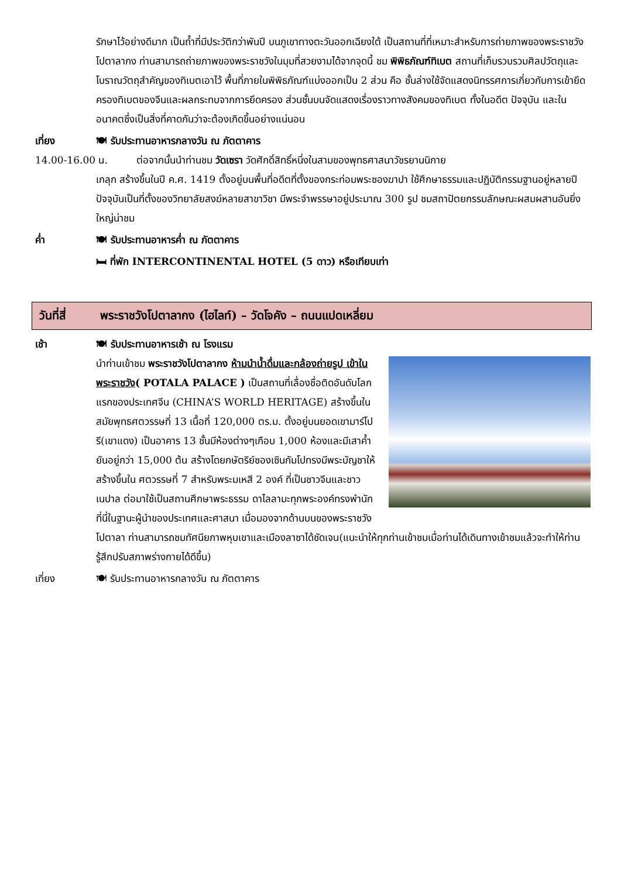รักษาไว้อย่างดีมาก เป็นถ้ำที่มีประวัติกว่าพันปี บนภูเขาทางตะวันออกเฉียงใต้ เป็นสถานที่ที่เหมาะสำหรับการถ่ายภาพของพระราชวังโปตาลากง ท่านสามารถถ่ายภาพของพระราชวังในมุมที่สวยงามได้จากจุดนี้ ชม พิพิธภัณฑ์ทิเบต สถานที่เก็บรวบรวมศิลปวัตถุและโบราณวัตถุสำคัญของทิเบตเอาไว้ พื้นที่ภายในพิพิธภัณฑ์แบ่งออกเป็น 2 ส่วน คือ ชั้นล่างใช้จัดแสดงนิทรรศการเกี่ยวกับการเข้ายึดครองทิเบตของจีนและผลกระทบจากการยึดครอง ส่วนชั้นบนจัดแสดงเรื่องราวทางสังคมของทิเบต ทั้งในอดีต ปัจจุบัน และในอนาคตซึ่งเป็นสิ่งที่คาดกันว่าจะต้องเกิดขึ้นอย่างแน่นอน
เที่ยง 🍽 รับประทานอาหารกลางวัน ณ ภัตตาคาร
14.00-16.00 น. ต่อจากนั้นนำท่านชม วัดเซรา วัดศักดิ์สิทธิ์หนึ่งในสามของพุทธศาสนาวัชรยานนิกาย
เกลุก สร้างขึ้นในปี ค.ศ. 1419 ตั้งอยู่บนพื้นที่อดีตที่ตั้งของกระท่อมพระซองฆาปา ใช้ศึกษาธรรมและปฏิบัติกรรมฐานอยู่หลายปี ปัจจุบันเป็นที่ตั้งของวิทยาลัยสงฆ์หลายสาขาวิชา มีพระจำพรรษาอยู่ประมาณ 300 รูป ชมสถาปัตยกรรมลักษณะผสมผสานอันยิ่งใหญ่น่าชม
ค่ำ 🍽 รับประทานอาหารค่ำ ณ ภัตตาคาร
🛏 ที่พัก INTERCONTINENTAL HOTEL (5 ดาว) หรือเทียบเท่า
วันที่สี่ พระราชวังโปตาลากง (ไฮไลท์) – วัดโจคัง – ถนนแปดเหลี่ยม
เช้า 🍽 รับประทานอาหารเช้า ณ โรงแรม
นำท่านเข้าชม พระราชวังโปตาลากง ห้ามนำน้ำดื่มและกล้องถ่ายรูป เข้าในพระราชวัง( POTALA PALACE ) เป็นสถานที่เลื่องชื่อติดอันดับโลก แรกของประเทศจีน (CHINA’S WORLD HERITAGE) สร้างขึ้นในสมัยพุทธศตวรรษที่ 13 เนื้อที่ 120,000 ตร.ม. ตั้งอยู่บนยอดเขามาร์โปรี(เขาแดง) เป็นอาคาร 13 ชั้นมีห้องต่างๆเกือบ 1,000 ห้องและมีเสาค้ำยันอยู่กว่า 15,000 ต้น สร้างโดยกษัตริย์ซองเซินกัมโปทรงมีพระบัญชาให้สร้างขึ้นใน ศตวรรษที่ 7 สำหรับพระมเหสี 2 องค์ ที่เป็นชาวจีนและชาวเนปาล ต่อมาใช้เป็นสถานศึกษาพระธรรม ดาไลลามะทุกพระองค์ทรงพำนักที่นี่ในฐานะผู้นำของประเทศและศาสนา เมื่อมองจากด้านบนของพระราชวังโปตาลา ท่านสามารถชมทัศนียภาพหุบเขาและเมืองลาซาได้ชัดเจน(แนะนำให้ทุกท่านเข้าชมเมื่อท่านได้เดินทางเข้าชมแล้วจะทำให้ท่านรู้สึกปรับสภาพร่างกายได้ดีขึ้น)
เที่ยง 🍽 รับประทานอาหารกลางวัน ณ ภัตตาคาร